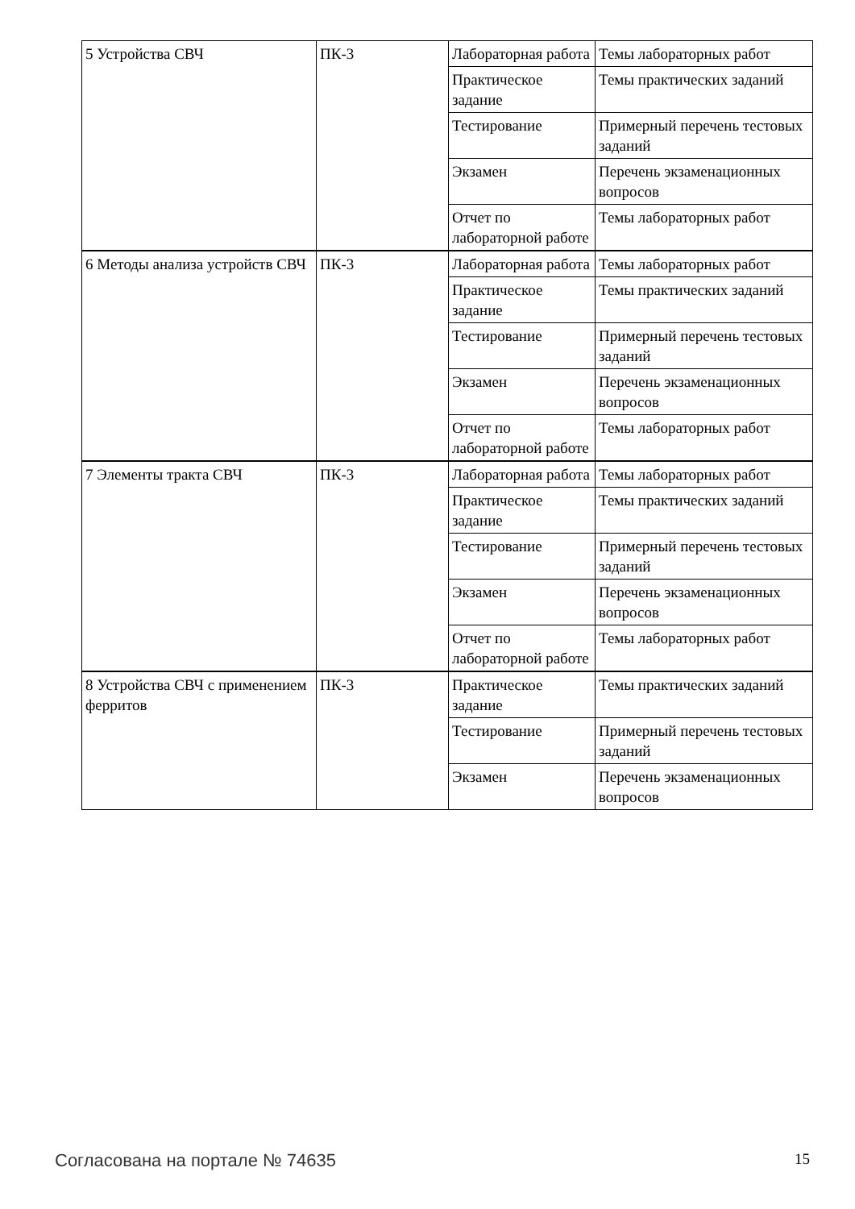| 5 Устройства СВЧ | ПК-3 | Лабораторная работа | Темы лабораторных работ |
| | | Практическое задание | Темы практических заданий |
| | | Тестирование | Примерный перечень тестовых заданий |
| | | Экзамен | Перечень экзаменационных вопросов |
| | | Отчет по лабораторной работе | Темы лабораторных работ |
| 6 Методы анализа устройств СВЧ | ПК-3 | Лабораторная работа | Темы лабораторных работ |
| | | Практическое задание | Темы практических заданий |
| | | Тестирование | Примерный перечень тестовых заданий |
| | | Экзамен | Перечень экзаменационных вопросов |
| | | Отчет по лабораторной работе | Темы лабораторных работ |
| 7 Элементы тракта СВЧ | ПК-3 | Лабораторная работа | Темы лабораторных работ |
| | | Практическое задание | Темы практических заданий |
| | | Тестирование | Примерный перечень тестовых заданий |
| | | Экзамен | Перечень экзаменационных вопросов |
| | | Отчет по лабораторной работе | Темы лабораторных работ |
| 8 Устройства СВЧ с применением ферритов | ПК-3 | Практическое задание | Темы практических заданий |
| | | Тестирование | Примерный перечень тестовых заданий |
| | | Экзамен | Перечень экзаменационных вопросов |
Согласована на портале № 74635 15